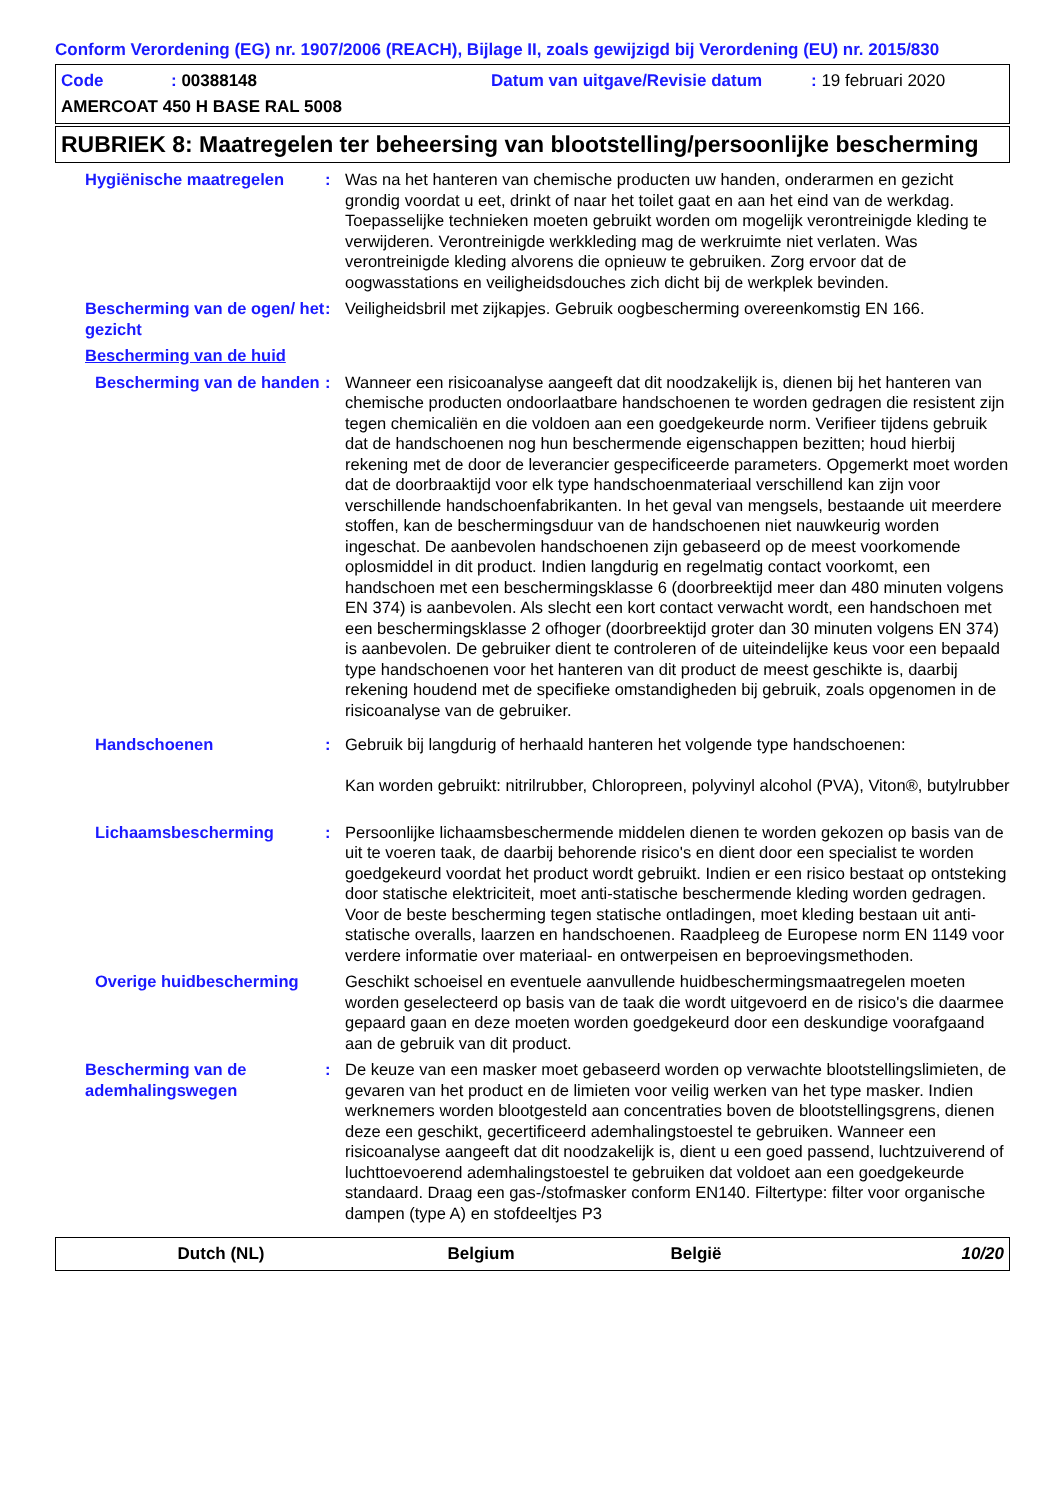Conform Verordening (EG) nr. 1907/2006 (REACH), Bijlage II, zoals gewijzigd bij Verordening (EU) nr. 2015/830
Code: 00388148 Datum van uitgave/Revisie datum: 19 februari 2020
AMERCOAT 450 H BASE RAL 5008
RUBRIEK 8: Maatregelen ter beheersing van blootstelling/persoonlijke bescherming
Hygiënische maatregelen : Was na het hanteren van chemische producten uw handen, onderarmen en gezicht grondig voordat u eet, drinkt of naar het toilet gaat en aan het eind van de werkdag. Toepasselijke technieken moeten gebruikt worden om mogelijk verontreinigde kleding te verwijderen. Verontreinigde werkkleding mag de werkruimte niet verlaten. Was verontreinigde kleding alvorens die opnieuw te gebruiken. Zorg ervoor dat de oogwasstations en veiligheidsdouches zich dicht bij de werkplek bevinden.
Bescherming van de ogen/ het gezicht
: Veiligheidsbril met zijkapjes. Gebruik oogbescherming overeenkomstig EN 166.
Bescherming van de huid
Bescherming van de handen
: Wanneer een risicoanalyse aangeeft dat dit noodzakelijk is, dienen bij het hanteren van chemische producten ondoorlaatbare handschoenen te worden gedragen die resistent zijn tegen chemicaliën en die voldoen aan een goedgekeurde norm. Verifieer tijdens gebruik dat de handschoenen nog hun beschermende eigenschappen bezitten; houd hierbij rekening met de door de leverancier gespecificeerde parameters. Opgemerkt moet worden dat de doorbraaktijd voor elk type handschoenmateriaal verschillend kan zijn voor verschillende handschoenfabrikanten. In het geval van mengsels, bestaande uit meerdere stoffen, kan de beschermingsduur van de handschoenen niet nauwkeurig worden ingeschat. De aanbevolen handschoenen zijn gebaseerd op de meest voorkomende oplosmiddel in dit product. Indien langdurig en regelmatig contact voorkomt, een handschoen met een beschermingsklasse 6 (doorbreektijd meer dan 480 minuten volgens EN 374) is aanbevolen. Als slecht een kort contact verwacht wordt, een handschoen met een beschermingsklasse 2 ofhoger (doorbreektijd groter dan 30 minuten volgens EN 374) is aanbevolen. De gebruiker dient te controleren of de uiteindelijke keus voor een bepaald type handschoenen voor het hanteren van dit product de meest geschikte is, daarbij rekening houdend met de specifieke omstandigheden bij gebruik, zoals opgenomen in de risicoanalyse van de gebruiker.
Handschoenen : Gebruik bij langdurig of herhaald hanteren het volgende type handschoenen:
Kan worden gebruikt: nitrilrubber, Chloropreen, polyvinyl alcohol (PVA), Viton®, butylrubber
Lichaamsbescherming : Persoonlijke lichaamsbeschermende middelen dienen te worden gekozen op basis van de uit te voeren taak, de daarbij behorende risico's en dient door een specialist te worden goedgekeurd voordat het product wordt gebruikt. Indien er een risico bestaat op ontsteking door statische elektriciteit, moet anti-statische beschermende kleding worden gedragen. Voor de beste bescherming tegen statische ontladingen, moet kleding bestaan uit anti-statische overalls, laarzen en handschoenen. Raadpleeg de Europese norm EN 1149 voor verdere informatie over materiaal- en ontwerpeisen en beproevingsmethoden.
Overige huidbescherming Geschikt schoeisel en eventuele aanvullende huidbeschermingsmaatregelen moeten worden geselecteerd op basis van de taak die wordt uitgevoerd en de risico's die daarmee gepaard gaan en deze moeten worden goedgekeurd door een deskundige voorafgaand aan de gebruik van dit product.
Bescherming van de ademhalingswegen
: De keuze van een masker moet gebaseerd worden op verwachte blootstellingslimieten, de gevaren van het product en de limieten voor veilig werken van het type masker. Indien werknemers worden blootgesteld aan concentraties boven de blootstellingsgrens, dienen deze een geschikt, gecertificeerd ademhalingstoestel te gebruiken. Wanneer een risicoanalyse aangeeft dat dit noodzakelijk is, dient u een goed passend, luchtzuiverend of luchttoevoerend ademhalingstoestel te gebruiken dat voldoet aan een goedgekeurde standaard. Draag een gas-/stofmasker conform EN140. Filtertype: filter voor organische dampen (type A) en stofdeeltjes P3
Dutch (NL) Belgium België 10/20